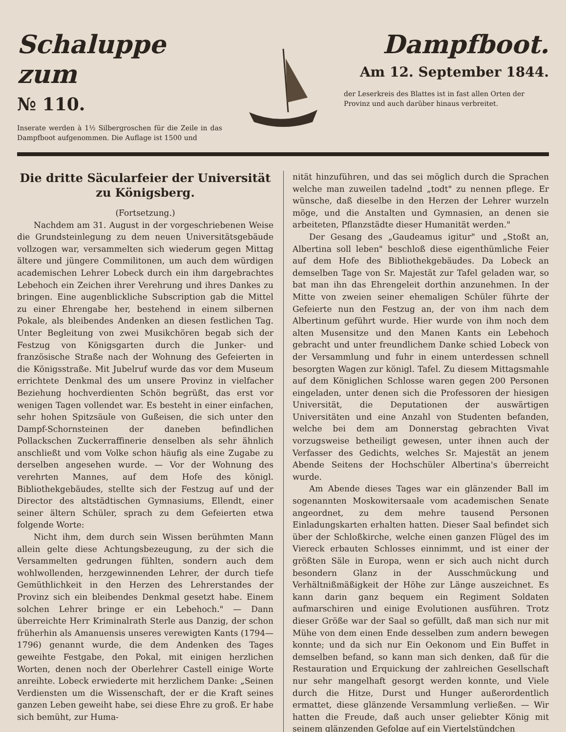Schaluppe zum
№ 110.
Inserate werden à 1½ Silbergroschen für die Zeile in das Dampfboot aufgenommen. Die Auflage ist 1500 und
Dampfboot.
Am 12. September 1844.
der Leserkreis des Blattes ist in fast allen Orten der Provinz und auch darüber hinaus verbreitet.
Die dritte Säcularfeier der Universität zu Königsberg.
(Fortsetzung.)
Nachdem am 31. August in der vorgeschriebenen Weise die Grundsteinlegung zu dem neuen Universitätsgebäude vollzogen war, versammelten sich wiederum gegen Mittag ältere und jüngere Commilitonen, um auch dem würdigen academischen Lehrer Lobeck durch ein ihm dargebrachtes Lebehoch ein Zeichen ihrer Verehrung und ihres Dankes zu bringen. Eine augenblickliche Subscription gab die Mittel zu einer Ehrengabe her, bestehend in einem silbernen Pokale, als bleibendes Andenken an diesen festlichen Tag. Unter Begleitung von zwei Musikchören begab sich der Festzug von Königsgarten durch die Junker- und französische Straße nach der Wohnung des Gefeierten in die Königsstraße. Mit Jubelruf wurde das vor dem Museum errichtete Denkmal des um unsere Provinz in vielfacher Beziehung hochverdienten Schön begrüßt, das erst vor wenigen Tagen vollendet war. Es besteht in einer einfachen, sehr hohen Spitzsäule von Gußeisen, die sich unter den Dampf-Schornsteinen der daneben befindlichen Pollackschen Zuckerraffinerie denselben als sehr ähnlich anschließt und vom Volke schon häufig als eine Zugabe zu derselben angesehen wurde. — Vor der Wohnung des verehrten Mannes, auf dem Hofe des königl. Bibliothekgebäudes, stellte sich der Festzug auf und der Director des altstädtischen Gymnasiums, Ellendt, einer seiner ältern Schüler, sprach zu dem Gefeierten etwa folgende Worte:
Nicht ihm, dem durch sein Wissen berühmten Mann allein gelte diese Achtungsbezeugung, zu der sich die Versammelten gedrungen fühlten, sondern auch dem wohlwollenden, herzgewinnenden Lehrer, der durch tiefe Gemüthlichkeit in den Herzen des Lehrerstandes der Provinz sich ein bleibendes Denkmal gesetzt habe. Einem solchen Lehrer bringe er ein Lebehoch." — Dann überreichte Herr Kriminalrath Sterle aus Danzig, der schon früherhin als Amanuensis unseres verewigten Kants (1794—1796) genannt wurde, die dem Andenken des Tages geweihte Festgabe, den Pokal, mit einigen herzlichen Worten, denen noch der Oberlehrer Castell einige Worte anreihte. Lobeck erwiederte mit herzlichem Danke: „Seinen Verdiensten um die Wissenschaft, der er die Kraft seines ganzen Leben geweiht habe, sei diese Ehre zu groß. Er habe sich bemüht, zur Huma-
nität hinzuführen, und das sei möglich durch die Sprachen welche man zuweilen tadelnd „todt" zu nennen pflege. Er wünsche, daß dieselbe in den Herzen der Lehrer wurzeln möge, und die Anstalten und Gymnasien, an denen sie arbeiteten, Pflanzstädte dieser Humanität werden."
Der Gesang des „Gaudeamus igitur" und „Stoßt an, Albertina soll leben" beschloß diese eigenthümliche Feier auf dem Hofe des Bibliothekgebäudes. Da Lobeck an demselben Tage von Sr. Majestät zur Tafel geladen war, so bat man ihn das Ehrengeleit dorthin anzunehmen. In der Mitte von zweien seiner ehemaligen Schüler führte der Gefeierte nun den Festzug an, der von ihm nach dem Albertinum geführt wurde. Hier wurde von ihm noch dem alten Musensitze und den Manen Kants ein Lebehoch gebracht und unter freundlichem Danke schied Lobeck von der Versammlung und fuhr in einem unterdessen schnell besorgten Wagen zur königl. Tafel. Zu diesem Mittagsmahle auf dem Königlichen Schlosse waren gegen 200 Personen eingeladen, unter denen sich die Professoren der hiesigen Universität, die Deputationen der auswärtigen Universitäten und eine Anzahl von Studenten befanden, welche bei dem am Donnerstag gebrachten Vivat vorzugsweise betheiligt gewesen, unter ihnen auch der Verfasser des Gedichts, welches Sr. Majestät an jenem Abende Seitens der Hochschüler Albertina's überreicht wurde.
Am Abende dieses Tages war ein glänzender Ball im sogenannten Moskowitersaale vom academischen Senate angeordnet, zu dem mehre tausend Personen Einladungskarten erhalten hatten. Dieser Saal befindet sich über der Schloßkirche, welche einen ganzen Flügel des im Viereck erbauten Schlosses einnimmt, und ist einer der größten Säle in Europa, wenn er sich auch nicht durch besondern Glanz in der Ausschmückung und Verhältnißmäßigkeit der Höhe zur Länge auszeichnet. Es kann darin ganz bequem ein Regiment Soldaten aufmarschiren und einige Evolutionen ausführen. Trotz dieser Größe war der Saal so gefüllt, daß man sich nur mit Mühe von dem einen Ende desselben zum andern bewegen konnte; und da sich nur Ein Oekonom und Ein Buffet in demselben befand, so kann man sich denken, daß für die Restauration und Erquickung der zahlreichen Gesellschaft nur sehr mangelhaft gesorgt werden konnte, und Viele durch die Hitze, Durst und Hunger außerordentlich ermattet, diese glänzende Versammlung verließen. — Wir hatten die Freude, daß auch unser geliebter König mit seinem glänzenden Gefolge auf ein Viertelstündchen